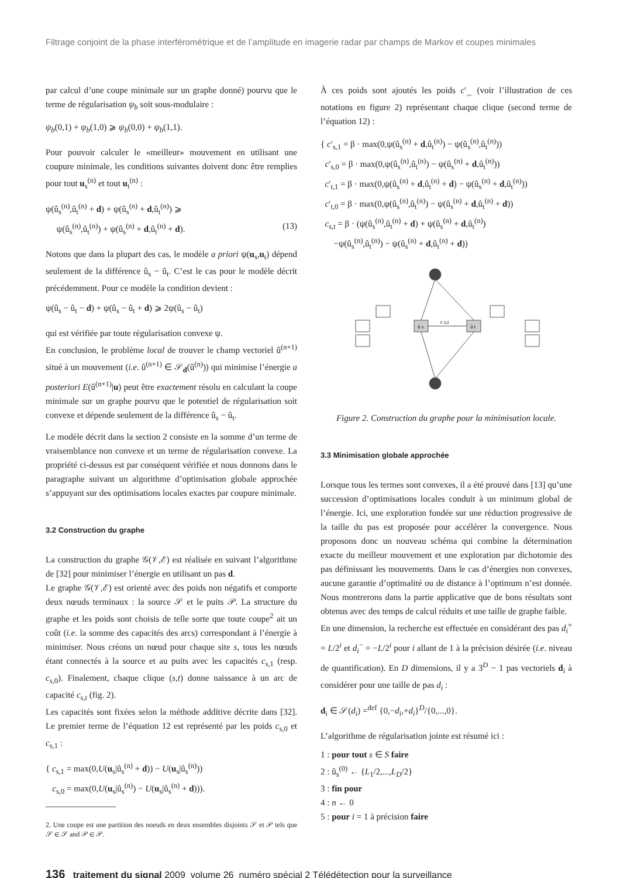Filtrage conjoint de la phase interférométrique et de l’amplitude en imagerie radar par champs de Markov et coupes minimales
par calcul d’une coupe minimale sur un graphe donné) pourvu que le terme de régularisation ψ<sub>b</sub> soit sous-modulaire :
ψ<sub>b</sub>(0,1) + ψ<sub>b</sub>(1,0) ⩾ ψ<sub>b</sub>(0,0) + ψ<sub>b</sub>(1,1).
Pour pouvoir calculer le «meilleur» mouvement en utilisant une coupure minimale, les conditions suivantes doivent donc être remplies pour tout u<sub>s</sub><sup>(n)</sup> et tout u<sub>t</sub><sup>(n)</sup> :
ψ(û<sub>s</sub><sup>(n)</sup>,û<sub>t</sub><sup>(n)</sup> + d) + ψ(û<sub>s</sub><sup>(n)</sup> + d,û<sub>t</sub><sup>(n)</sup>) ⩾
ψ(û<sub>s</sub><sup>(n)</sup>,û<sub>t</sub><sup>(n)</sup>) + ψ(û<sub>s</sub><sup>(n)</sup> + d,û<sub>t</sub><sup>(n)</sup> + d). (13)
Notons que dans la plupart des cas, le modèle a priori ψ(u<sub>s</sub>,u<sub>t</sub>) dépend seulement de la différence û<sub>s</sub> − û<sub>t</sub>. C’est le cas pour le modèle décrit précédemment. Pour ce modèle la condition devient :
ψ(û<sub>s</sub> − û<sub>t</sub> − d) + ψ(û<sub>s</sub> − û<sub>t</sub> + d) ⩾ 2ψ(û<sub>s</sub> − û<sub>t</sub>)
qui est vérifiée par toute régularisation convexe ψ.
En conclusion, le problème local de trouver le champ vectoriel û<sup>(n+1)</sup> situé à un mouvement (i.e. û<sup>(n+1)</sup> ∈ 𝒮<sub>d</sub>(û<sup>(n)</sup>)) qui minimise l’énergie a posteriori E(û<sup>(n+1)</sup>|u) peut être exactement résolu en calculant la coupe minimale sur un graphe pourvu que le potentiel de régularisation soit convexe et dépende seulement de la différence û<sub>s</sub> − û<sub>t</sub>.
Le modèle décrit dans la section 2 consiste en la somme d’un terme de vraisemblance non convexe et un terme de régularisation convexe. La propriété ci-dessus est par conséquent vérifiée et nous donnons dans le paragraphe suivant un algorithme d’optimisation globale approchée s’appuyant sur des optimisations locales exactes par coupure minimale.
3.2 Construction du graphe
La construction du graphe 𝒢(𝒱,ℰ) est réalisée en suivant l’algorithme de [32] pour minimiser l’énergie en utilisant un pas d.
Le graphe 𝒢(𝒱,ℰ) est orienté avec des poids non négatifs et comporte deux nœuds terminaux : la source 𝒮 et le puits 𝒫. La structure du graphe et les poids sont choisis de telle sorte que toute coupe<sup>2</sup> ait un coût (i.e. la somme des capacités des arcs) correspondant à l’énergie à minimiser. Nous créons un nœud pour chaque site s, tous les nœuds étant connectés à la source et au puits avec les capacités c<sub>s,1</sub> (resp. c<sub>s,0</sub>). Finalement, chaque clique (s,t) donne naissance à un arc de capacité c<sub>s,t</sub> (fig. 2).
Les capacités sont fixées selon la méthode additive décrite dans [32]. Le premier terme de l’équation 12 est représenté par les poids c<sub>s,0</sub> et c<sub>s,1</sub> :
{ c<sub>s,1</sub> = max(0,U(u<sub>s</sub>|û<sub>s</sub><sup>(n)</sup> + d)) − U(u<sub>s</sub>|û<sub>s</sub><sup>(n)</sup>))
c<sub>s,0</sub> = max(0,U(u<sub>s</sub>|û<sub>s</sub><sup>(n)</sup>) − U(u<sub>s</sub>|û<sub>s</sub><sup>(n)</sup> + d))).
2. Une coupe est une partition des noeuds en deux ensembles disjoints 𝒮 et 𝒫 tels que 𝒮 ∈ 𝒮 and 𝒫 ∈ 𝒫.
À ces poids sont ajoutés les poids c′<sub>.,.</sub> (voir l’illustration de ces notations en figure 2) représentant chaque clique (second terme de l’équation 12) :
{ c′<sub>s,1</sub> = β · max(0,ψ(û<sub>s</sub><sup>(n)</sup> + d,û<sub>t</sub><sup>(n)</sup>) − ψ(û<sub>s</sub><sup>(n)</sup>,û<sub>t</sub><sup>(n)</sup>))
c′<sub>s,0</sub> = β · max(0,ψ(û<sub>s</sub><sup>(n)</sup>,û<sub>t</sub><sup>(n)</sup>) − ψ(û<sub>s</sub><sup>(n)</sup> + d,û<sub>t</sub><sup>(n)</sup>))
c′<sub>t,1</sub> = β · max(0,ψ(û<sub>s</sub><sup>(n)</sup> + d,û<sub>t</sub><sup>(n)</sup> + d) − ψ(û<sub>s</sub><sup>(n)</sup> + d,û<sub>t</sub><sup>(n)</sup>))
c′<sub>t,0</sub> = β · max(0,ψ(û<sub>s</sub><sup>(n)</sup>,û<sub>t</sub><sup>(n)</sup>) − ψ(û<sub>s</sub><sup>(n)</sup> + d,û<sub>t</sub><sup>(n)</sup> + d))
c<sub>s,t</sub> = β · (ψ(û<sub>s</sub><sup>(n)</sup>,û<sub>t</sub><sup>(n)</sup> + d) + ψ(û<sub>s</sub><sup>(n)</sup> + d,û<sub>t</sub><sup>(n)</sup>)
−ψ(û<sub>s</sub><sup>(n)</sup>,û<sub>t</sub><sup>(n)</sup>) − ψ(û<sub>s</sub><sup>(n)</sup> + d,û<sub>t</sub><sup>(n)</sup> + d))
c s,t
û s
û t
Figure 2. Construction du graphe pour la minimisation locale.
3.3 Minimisation globale approchée
Lorsque tous les termes sont convexes, il a été prouvé dans [13] qu’une succession d’optimisations locales conduit à un minimum global de l’énergie. Ici, une exploration fondée sur une réduction progressive de la taille du pas est proposée pour accélérer la convergence. Nous proposons donc un nouveau schéma qui combine la détermination exacte du meilleur mouvement et une exploration par dichotomie des pas définissant les mouvements. Dans le cas d’énergies non convexes, aucune garantie d’optimalité ou de distance à l’optimum n’est donnée. Nous montrerons dans la partie applicative que de bons résultats sont obtenus avec des temps de calcul réduits et une taille de graphe faible.
En une dimension, la recherche est effectuée en considérant des pas d<sub>i</sub><sup>+</sup> = L/2<sup>i</sup> et d<sub>i</sub><sup>−</sup> = −L/2<sup>i</sup> pour i allant de 1 à la précision désirée (i.e. niveau de quantification). En D dimensions, il y a 3<sup>D</sup> − 1 pas vectoriels d<sub>i</sub> à considérer pour une taille de pas d<sub>i</sub> :
d<sub>i</sub> ∈ 𝒮(d<sub>i</sub>) =<sup>def</sup> {0,−d<sub>i</sub>,+d<sub>i</sub>}<sup>D</sup>/{0,...,0}.
L’algorithme de régularisation jointe est résumé ici :
1 : pour tout s ∈ S faire
2 : û<sub>s</sub><sup>(0)</sup> ← {L<sub>1</sub>/2,...,L<sub>D</sub>/2}
3 : fin pour
4 : n ← 0
5 : pour i = 1 à précision faire
136 traitement du signal 2009_volume 26_numéro spécial 2 Télédétection pour la surveillance